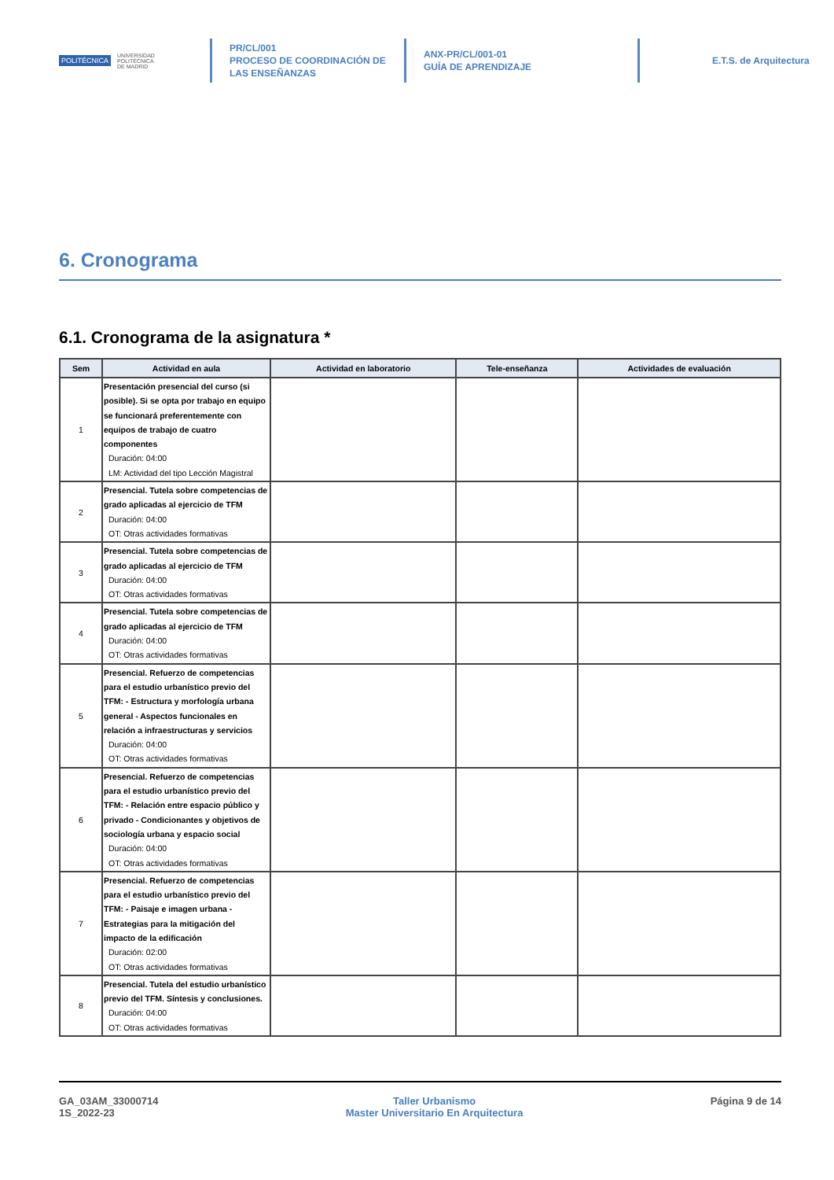POLITÉCNICA UNIVERSIDAD
POLITÉCNICA
DE MADRID
PR/CL/001
PROCESO DE COORDINACIÓN DE LAS ENSEÑANZAS
ANX-PR/CL/001-01
GUÍA DE APRENDIZAJE
E.T.S. de Arquitectura
6. Cronograma
6.1. Cronograma de la asignatura *
| Sem | Actividad en aula | Actividad en laboratorio | Tele-enseñanza | Actividades de evaluación |
| --- | --- | --- | --- | --- |
| 1 | Presentación presencial del curso (si posible). Si se opta por trabajo en equipo se funcionará preferentemente con equipos de trabajo de cuatro componentes Duración: 04:00 LM: Actividad del tipo Lección Magistral | | | |
| 2 | Presencial. Tutela sobre competencias de grado aplicadas al ejercicio de TFM Duración: 04:00 OT: Otras actividades formativas | | | |
| 3 | Presencial. Tutela sobre competencias de grado aplicadas al ejercicio de TFM Duración: 04:00 OT: Otras actividades formativas | | | |
| 4 | Presencial. Tutela sobre competencias de grado aplicadas al ejercicio de TFM Duración: 04:00 OT: Otras actividades formativas | | | |
| 5 | Presencial. Refuerzo de competencias para el estudio urbanístico previo del TFM: - Estructura y morfología urbana general - Aspectos funcionales en relación a infraestructuras y servicios Duración: 04:00 OT: Otras actividades formativas | | | |
| 6 | Presencial. Refuerzo de competencias para el estudio urbanístico previo del TFM: - Relación entre espacio público y privado - Condicionantes y objetivos de sociología urbana y espacio social Duración: 04:00 OT: Otras actividades formativas | | | |
| 7 | Presencial. Refuerzo de competencias para el estudio urbanístico previo del TFM: - Paisaje e imagen urbana - Estrategias para la mitigación del impacto de la edificación Duración: 02:00 OT: Otras actividades formativas | | | |
| 8 | Presencial. Tutela del estudio urbanístico previo del TFM. Síntesis y conclusiones. Duración: 04:00 OT: Otras actividades formativas | | | |
GA_03AM_33000714
1S_2022-23
Taller Urbanismo
Master Universitario En Arquitectura
Página 9 de 14